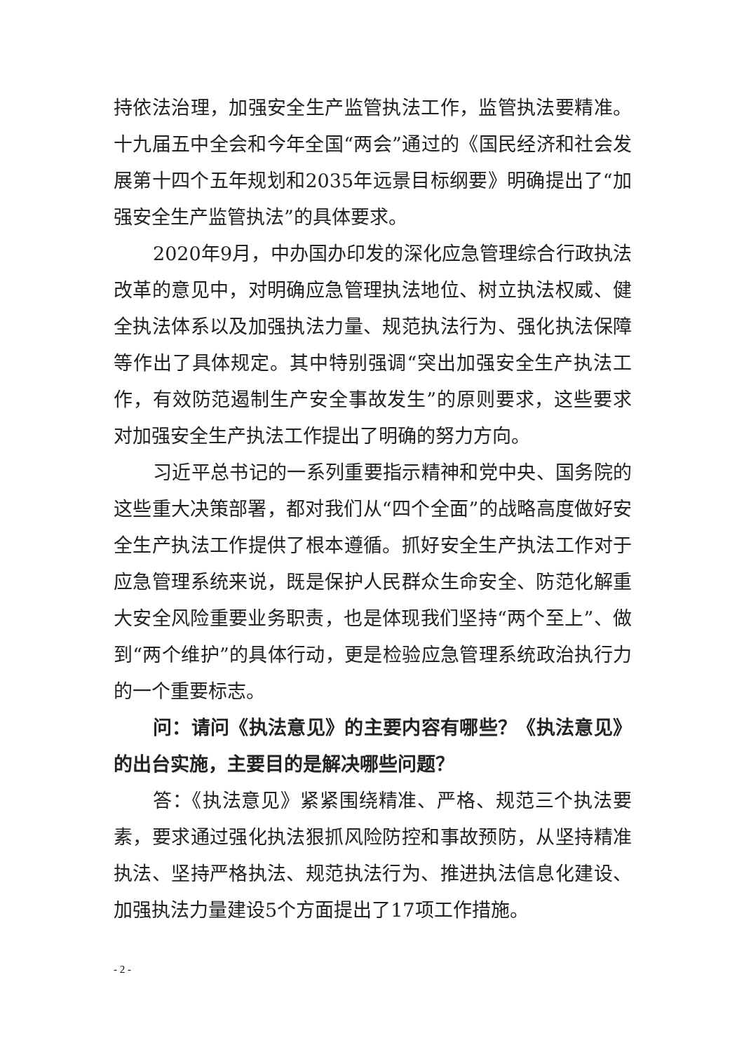持依法治理，加强安全生产监管执法工作，监管执法要精准。十九届五中全会和今年全国“两会”通过的《国民经济和社会发展第十四个五年规划和2035年远景目标纲要》明确提出了“加强安全生产监管执法”的具体要求。
2020年9月，中办国办印发的深化应急管理综合行政执法改革的意见中，对明确应急管理执法地位、树立执法权威、健全执法体系以及加强执法力量、规范执法行为、强化执法保障等作出了具体规定。其中特别强调“突出加强安全生产执法工作，有效防范遏制生产安全事故发生”的原则要求，这些要求对加强安全生产执法工作提出了明确的努力方向。
习近平总书记的一系列重要指示精神和党中央、国务院的这些重大决策部署，都对我们从“四个全面”的战略高度做好安全生产执法工作提供了根本遵循。抓好安全生产执法工作对于应急管理系统来说，既是保护人民群众生命安全、防范化解重大安全风险重要业务职责，也是体现我们坚持“两个至上”、做到“两个维护”的具体行动，更是检验应急管理系统政治执行力的一个重要标志。
问：请问《执法意见》的主要内容有哪些？《执法意见》的出台实施，主要目的是解决哪些问题？
答：《执法意见》紧紧围绕精准、严格、规范三个执法要素，要求通过强化执法狠抓风险防控和事故预防，从坚持精准执法、坚持严格执法、规范执法行为、推进执法信息化建设、加强执法力量建设5个方面提出了17项工作措施。
- 2 -